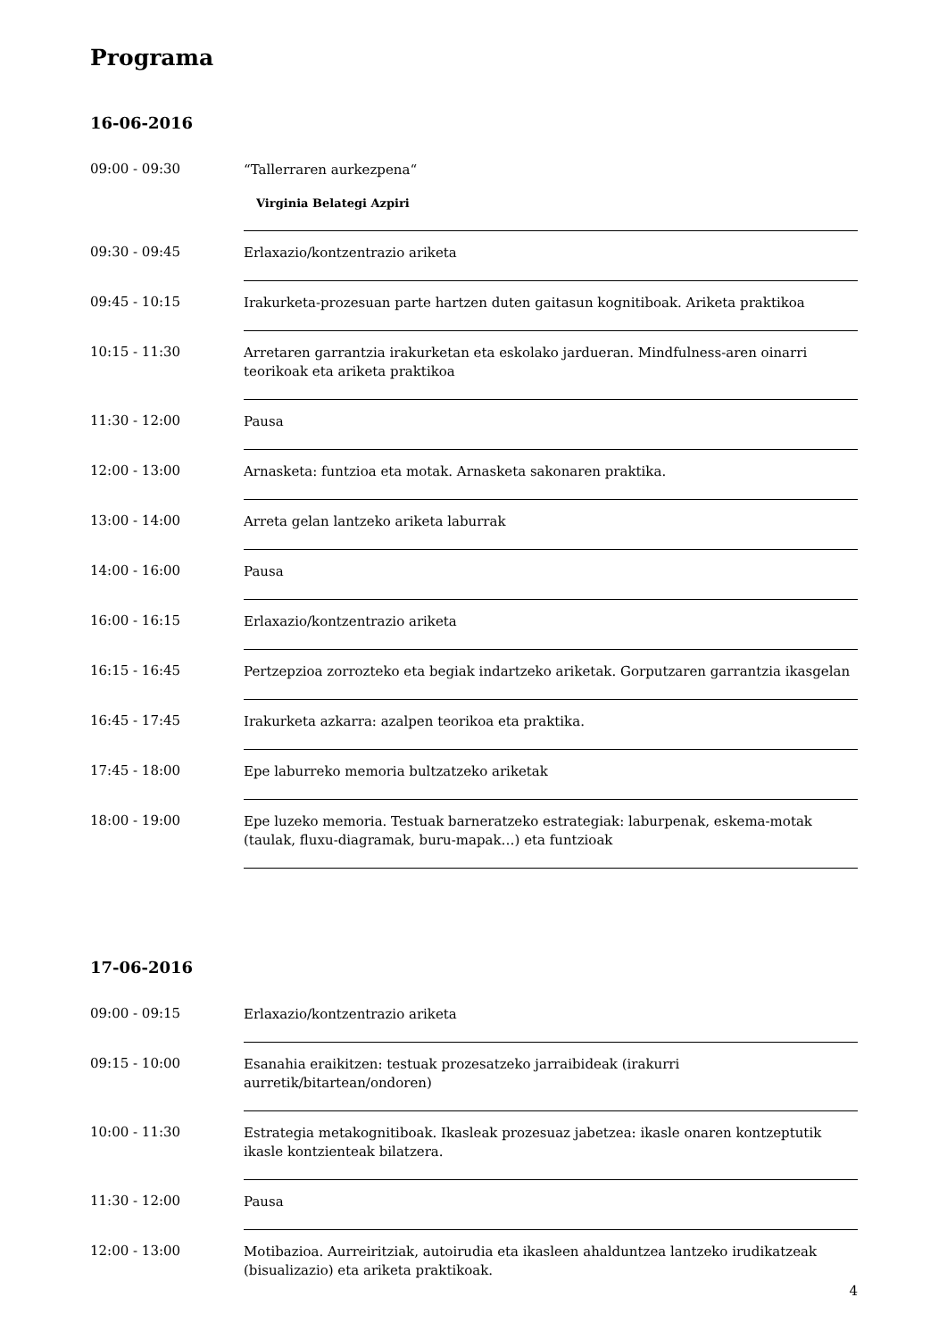Programa
16-06-2016
| 09:00 - 09:30 | “Tallerraren aurkezpena“ Virginia Belategi Azpiri |
| 09:30 - 09:45 | Erlaxazio/kontzentrazio ariketa |
| 09:45 - 10:15 | Irakurketa-prozesuan parte hartzen duten gaitasun kognitiboak. Ariketa praktikoa |
| 10:15 - 11:30 | Arretaren garrantzia irakurketan eta eskolako jardueran. Mindfulness-aren oinarri teorikoak eta ariketa praktikoa |
| 11:30 - 12:00 | Pausa |
| 12:00 - 13:00 | Arnasketa: funtzioa eta motak. Arnasketa sakonaren praktika. |
| 13:00 - 14:00 | Arreta gelan lantzeko ariketa laburrak |
| 14:00 - 16:00 | Pausa |
| 16:00 - 16:15 | Erlaxazio/kontzentrazio ariketa |
| 16:15 - 16:45 | Pertzepzioa zorrozteko eta begiak indartzeko ariketak. Gorputzaren garrantzia ikasgelan |
| 16:45 - 17:45 | Irakurketa azkarra: azalpen teorikoa eta praktika. |
| 17:45 - 18:00 | Epe laburreko memoria bultzatzeko ariketak |
| 18:00 - 19:00 | Epe luzeko memoria. Testuak barneratzeko estrategiak: laburpenak, eskema-motak (taulak, fluxu-diagramak, buru-mapak…) eta funtzioak |
17-06-2016
| 09:00 - 09:15 | Erlaxazio/kontzentrazio ariketa |
| 09:15 - 10:00 | Esanahia eraikitzen: testuak prozesatzeko jarraibideak (irakurri aurretik/bitartean/ondoren) |
| 10:00 - 11:30 | Estrategia metakognitiboak. Ikasleak prozesuaz jabetzea: ikasle onaren kontzeptutik ikasle kontzienteak bilatzera. |
| 11:30 - 12:00 | Pausa |
| 12:00 - 13:00 | Motibazioa. Aurreiritziak, autoirudia eta ikasleen ahalduntzea lantzeko irudikatzeak (bisualizazio) eta ariketa praktikoak. |
4